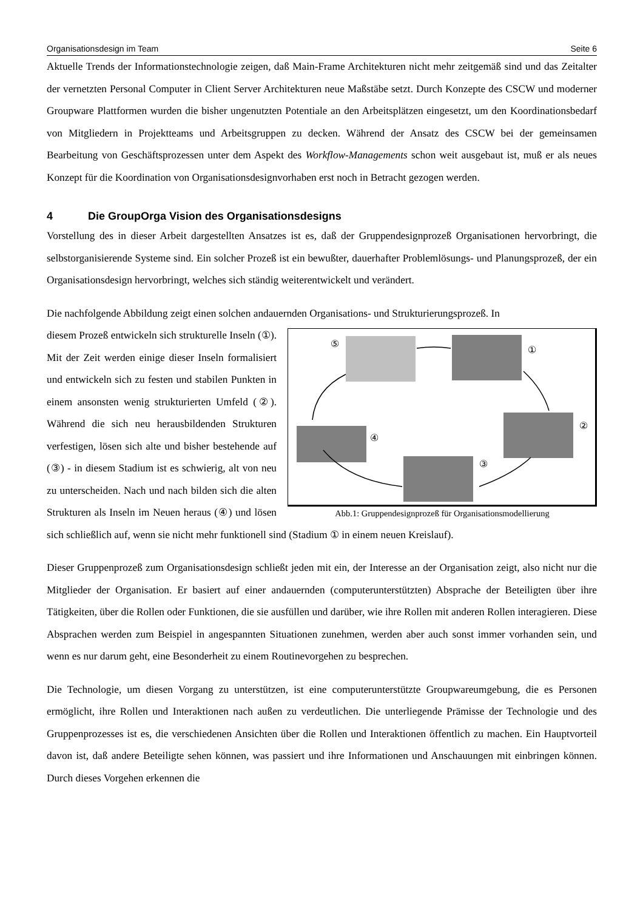Organisationsdesign im Team Seite 6
Aktuelle Trends der Informationstechnologie zeigen, daß Main-Frame Architekturen nicht mehr zeitgemäß sind und das Zeitalter der vernetzten Personal Computer in Client Server Architekturen neue Maßstäbe setzt. Durch Konzepte des CSCW und moderner Groupware Plattformen wurden die bisher ungenutzten Potentiale an den Arbeitsplätzen eingesetzt, um den Koordinationsbedarf von Mitgliedern in Projektteams und Arbeitsgruppen zu decken. Während der Ansatz des CSCW bei der gemeinsamen Bearbeitung von Geschäftsprozessen unter dem Aspekt des Workflow-Managements schon weit ausgebaut ist, muß er als neues Konzept für die Koordination von Organisationsdesignvorhaben erst noch in Betracht gezogen werden.
4 Die GroupOrga Vision des Organisationsdesigns
Vorstellung des in dieser Arbeit dargestellten Ansatzes ist es, daß der Gruppendesignprozeß Organisationen hervorbringt, die selbstorganisierende Systeme sind. Ein solcher Prozeß ist ein bewußter, dauerhafter Problemlösungs- und Planungsprozeß, der ein Organisationsdesign hervorbringt, welches sich ständig weiterentwickelt und verändert.
Die nachfolgende Abbildung zeigt einen solchen andauernden Organisations- und Strukturierungsprozeß. In
⑤
①
②
③
④
Abb.1: Gruppendesignprozeß für Organisationsmodellierung
diesem Prozeß entwickeln sich strukturelle Inseln (①). Mit der Zeit werden einige dieser Inseln formalisiert und entwickeln sich zu festen und stabilen Punkten in einem ansonsten wenig strukturierten Umfeld (②). Während die sich neu herausbildenden Strukturen verfestigen, lösen sich alte und bisher bestehende auf (③) - in diesem Stadium ist es schwierig, alt von neu zu unterscheiden. Nach und nach bilden sich die alten Strukturen als Inseln im Neuen heraus (④) und lösen sich schließlich auf, wenn sie nicht mehr funktionell sind (Stadium ① in einem neuen Kreislauf).
Dieser Gruppenprozeß zum Organisationsdesign schließt jeden mit ein, der Interesse an der Organisation zeigt, also nicht nur die Mitglieder der Organisation. Er basiert auf einer andauernden (computerunterstützten) Absprache der Beteiligten über ihre Tätigkeiten, über die Rollen oder Funktionen, die sie ausfüllen und darüber, wie ihre Rollen mit anderen Rollen interagieren. Diese Absprachen werden zum Beispiel in angespannten Situationen zunehmen, werden aber auch sonst immer vorhanden sein, und wenn es nur darum geht, eine Besonderheit zu einem Routinevorgehen zu besprechen.
Die Technologie, um diesen Vorgang zu unterstützen, ist eine computerunterstützte Groupwareumgebung, die es Personen ermöglicht, ihre Rollen und Interaktionen nach außen zu verdeutlichen. Die unterliegende Prämisse der Technologie und des Gruppenprozesses ist es, die verschiedenen Ansichten über die Rollen und Interaktionen öffentlich zu machen. Ein Hauptvorteil davon ist, daß andere Beteiligte sehen können, was passiert und ihre Informationen und Anschauungen mit einbringen können. Durch dieses Vorgehen erkennen die